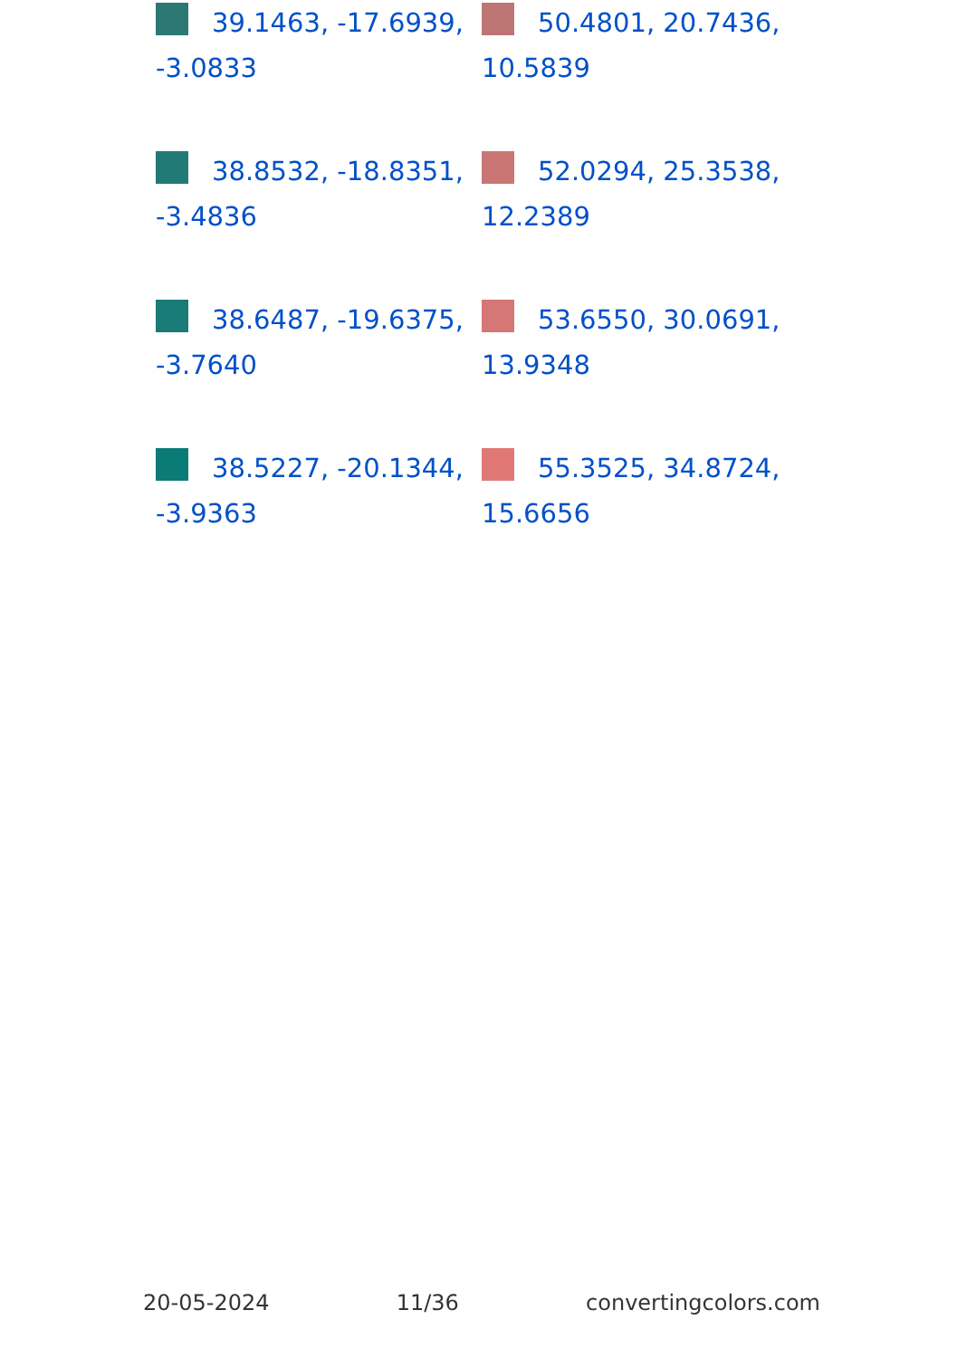39.1463, -17.6939, -3.0833
50.4801, 20.7436, 10.5839
38.8532, -18.8351, -3.4836
52.0294, 25.3538, 12.2389
38.6487, -19.6375, -3.7640
53.6550, 30.0691, 13.9348
38.5227, -20.1344, -3.9363
55.3525, 34.8724, 15.6656
20-05-2024 11/36 convertingcolors.com